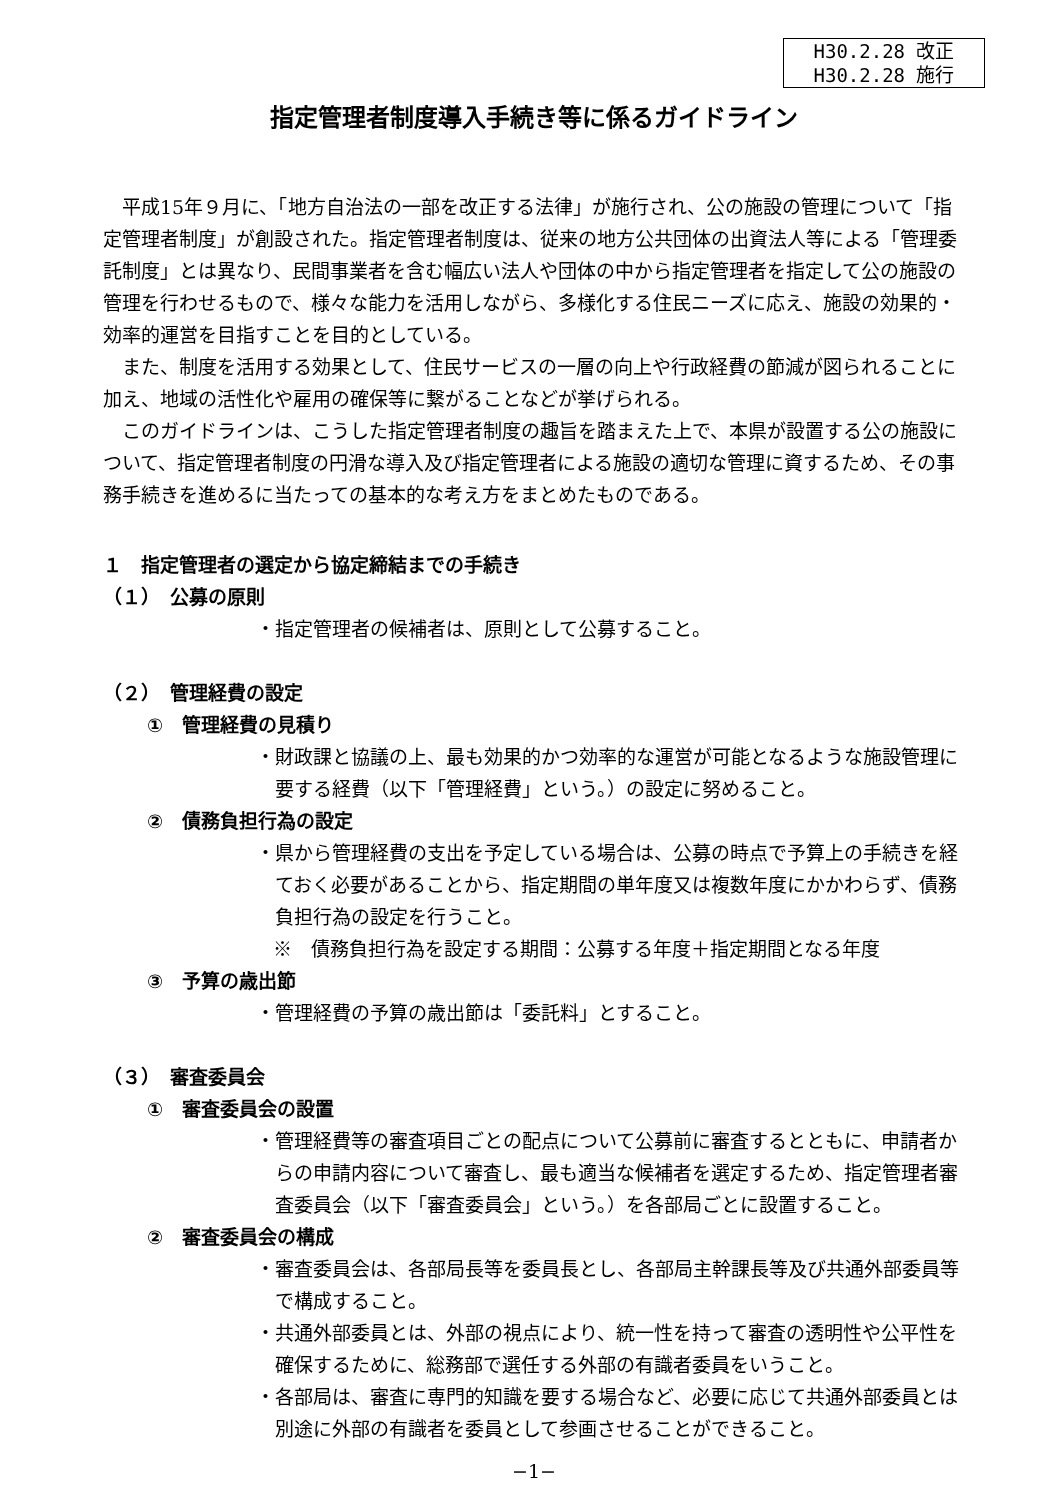H30.2.28 改正
H30.2.28 施行
指定管理者制度導入手続き等に係るガイドライン
平成15年９月に、「地方自治法の一部を改正する法律」が施行され、公の施設の管理について「指定管理者制度」が創設された。指定管理者制度は、従来の地方公共団体の出資法人等による「管理委託制度」とは異なり、民間事業者を含む幅広い法人や団体の中から指定管理者を指定して公の施設の管理を行わせるもので、様々な能力を活用しながら、多様化する住民ニーズに応え、施設の効果的・効率的運営を目指すことを目的としている。
また、制度を活用する効果として、住民サービスの一層の向上や行政経費の節減が図られることに加え、地域の活性化や雇用の確保等に繋がることなどが挙げられる。
このガイドラインは、こうした指定管理者制度の趣旨を踏まえた上で、本県が設置する公の施設について、指定管理者制度の円滑な導入及び指定管理者による施設の適切な管理に資するため、その事務手続きを進めるに当たっての基本的な考え方をまとめたものである。
１　指定管理者の選定から協定締結までの手続き
（１）　公募の原則
・指定管理者の候補者は、原則として公募すること。
（２）　管理経費の設定
①　管理経費の見積り
・財政課と協議の上、最も効果的かつ効率的な運営が可能となるような施設管理に要する経費（以下「管理経費」という。）の設定に努めること。
②　債務負担行為の設定
・県から管理経費の支出を予定している場合は、公募の時点で予算上の手続きを経ておく必要があることから、指定期間の単年度又は複数年度にかかわらず、債務負担行為の設定を行うこと。
※　債務負担行為を設定する期間：公募する年度＋指定期間となる年度
③　予算の歳出節
・管理経費の予算の歳出節は「委託料」とすること。
（３）　審査委員会
①　審査委員会の設置
・管理経費等の審査項目ごとの配点について公募前に審査するとともに、申請者からの申請内容について審査し、最も適当な候補者を選定するため、指定管理者審査委員会（以下「審査委員会」という。）を各部局ごとに設置すること。
②　審査委員会の構成
・審査委員会は、各部局長等を委員長とし、各部局主幹課長等及び共通外部委員等で構成すること。
・共通外部委員とは、外部の視点により、統一性を持って審査の透明性や公平性を確保するために、総務部で選任する外部の有識者委員をいうこと。
・各部局は、審査に専門的知識を要する場合など、必要に応じて共通外部委員とは別途に外部の有識者を委員として参画させることができること。
−1−